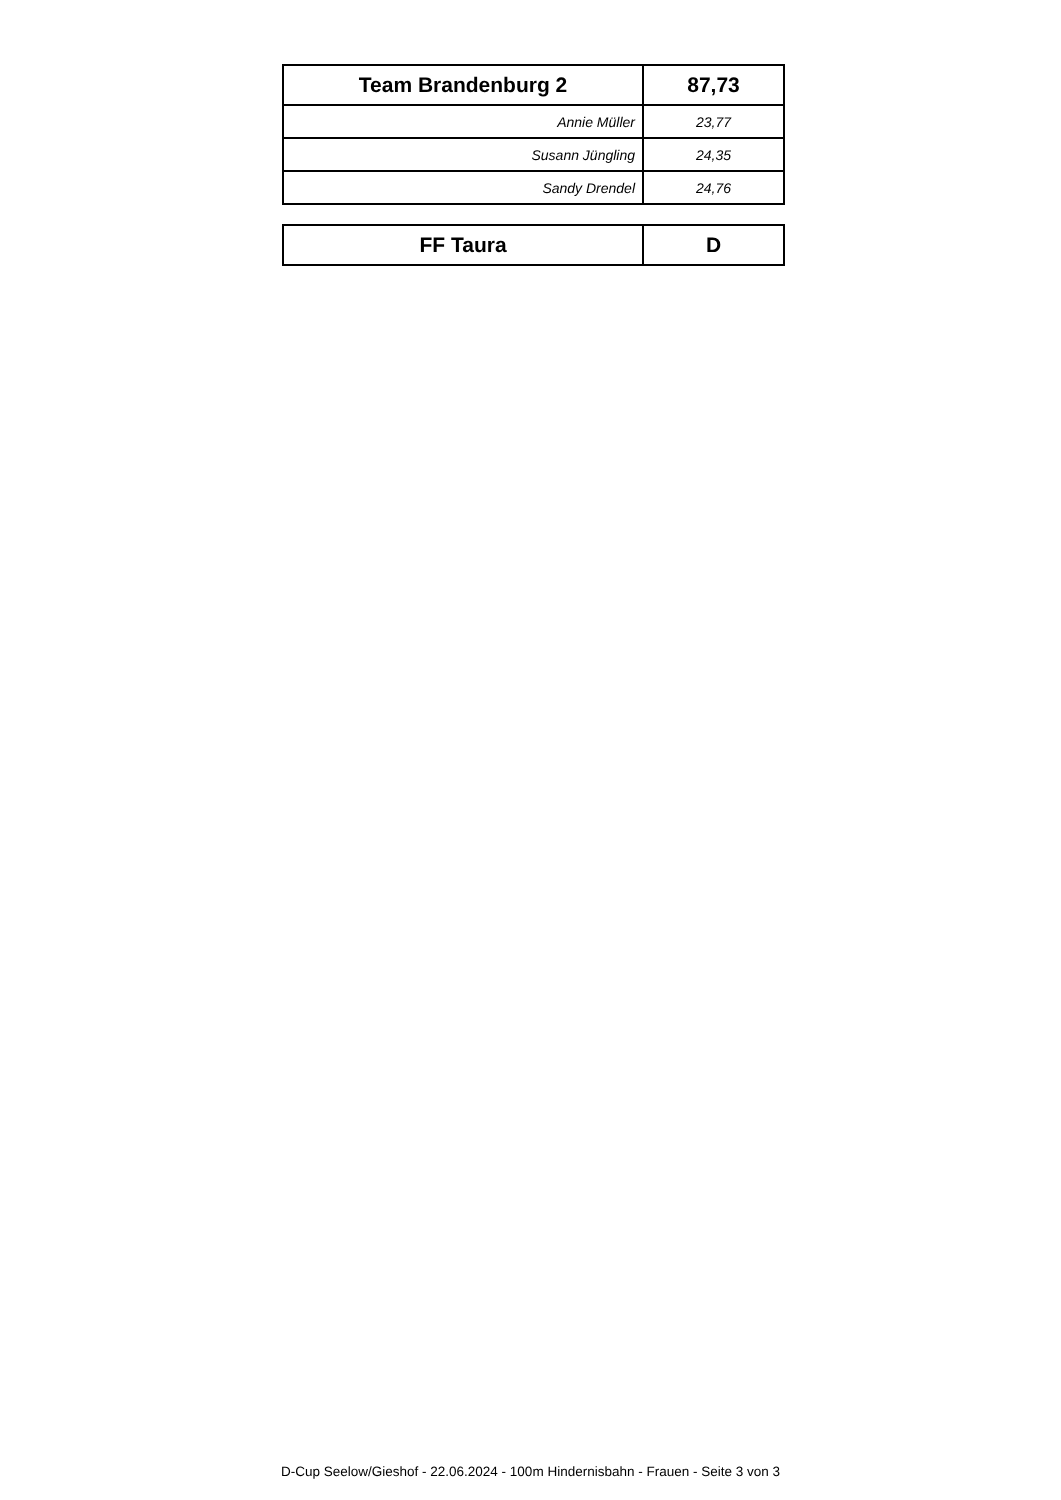| Team Brandenburg 2 | 87,73 |
| Annie Müller | 23,77 |
| Susann Jüngling | 24,35 |
| Sandy Drendel | 24,76 |
| FF Taura | D |
D-Cup Seelow/Gieshof - 22.06.2024 - 100m Hindernisbahn - Frauen - Seite 3 von 3